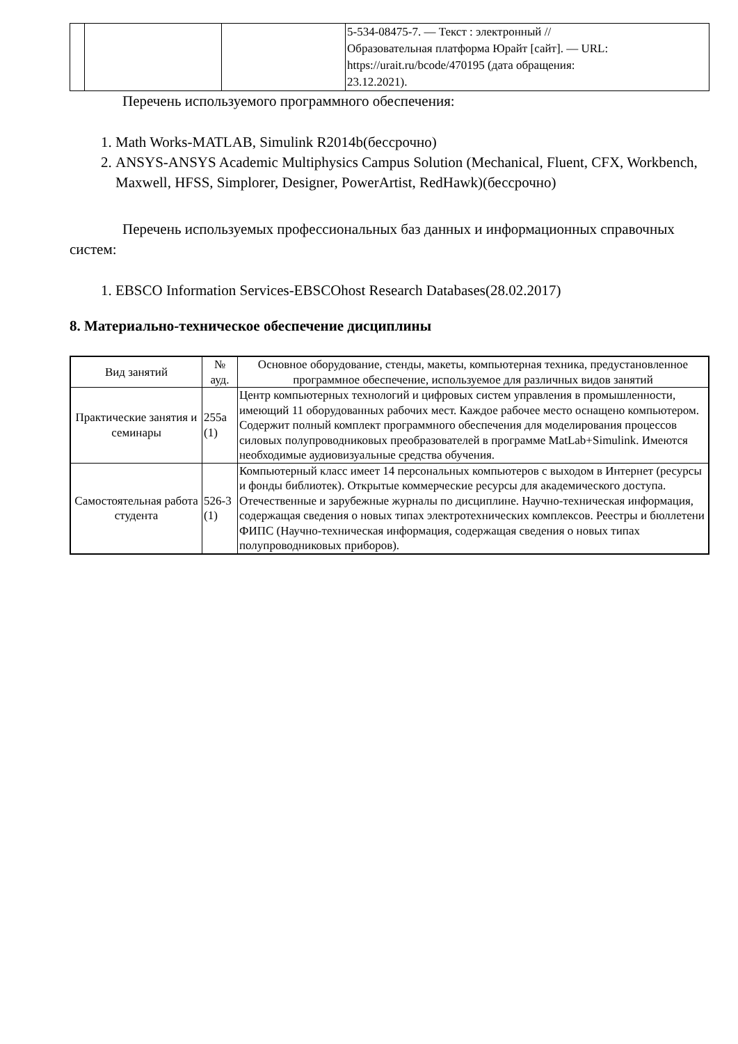| | | | 5-534-08475-7. — Текст : электронный // Образовательная платформа Юрайт [сайт]. — URL: https://urait.ru/bcode/470195 (дата обращения: 23.12.2021). |
Перечень используемого программного обеспечения:
1. Math Works-MATLAB, Simulink R2014b(бессрочно)
2. ANSYS-ANSYS Academic Multiphysics Campus Solution (Mechanical, Fluent, CFX, Workbench, Maxwell, HFSS, Simplorer, Designer, PowerArtist, RedHawk)(бессрочно)
Перечень используемых профессиональных баз данных и информационных справочных систем:
1. EBSCO Information Services-EBSCOhost Research Databases(28.02.2017)
8. Материально-техническое обеспечение дисциплины
| Вид занятий | № ауд. | Основное оборудование, стенды, макеты, компьютерная техника, предустановленное программное обеспечение, используемое для различных видов занятий |
| --- | --- | --- |
| Практические занятия и семинары | 255а (1) | Центр компьютерных технологий и цифровых систем управления в промышленности, имеющий 11 оборудованных рабочих мест. Каждое рабочее место оснащено компьютером. Содержит полный комплект программного обеспечения для моделирования процессов силовых полупроводниковых преобразователей в программе MatLab+Simulink. Имеются необходимые аудиовизуальные средства обучения. |
| Самостоятельная работа студента | 526-3 (1) | Компьютерный класс имеет 14 персональных компьютеров с выходом в Интернет (ресурсы и фонды библиотек). Открытые коммерческие ресурсы для академического доступа. Отечественные и зарубежные журналы по дисциплине. Научно-техническая информация, содержащая сведения о новых типах электротехнических комплексов. Реестры и бюллетени ФИПС (Научно-техническая информация, содержащая сведения о новых типах полупроводниковых приборов). |